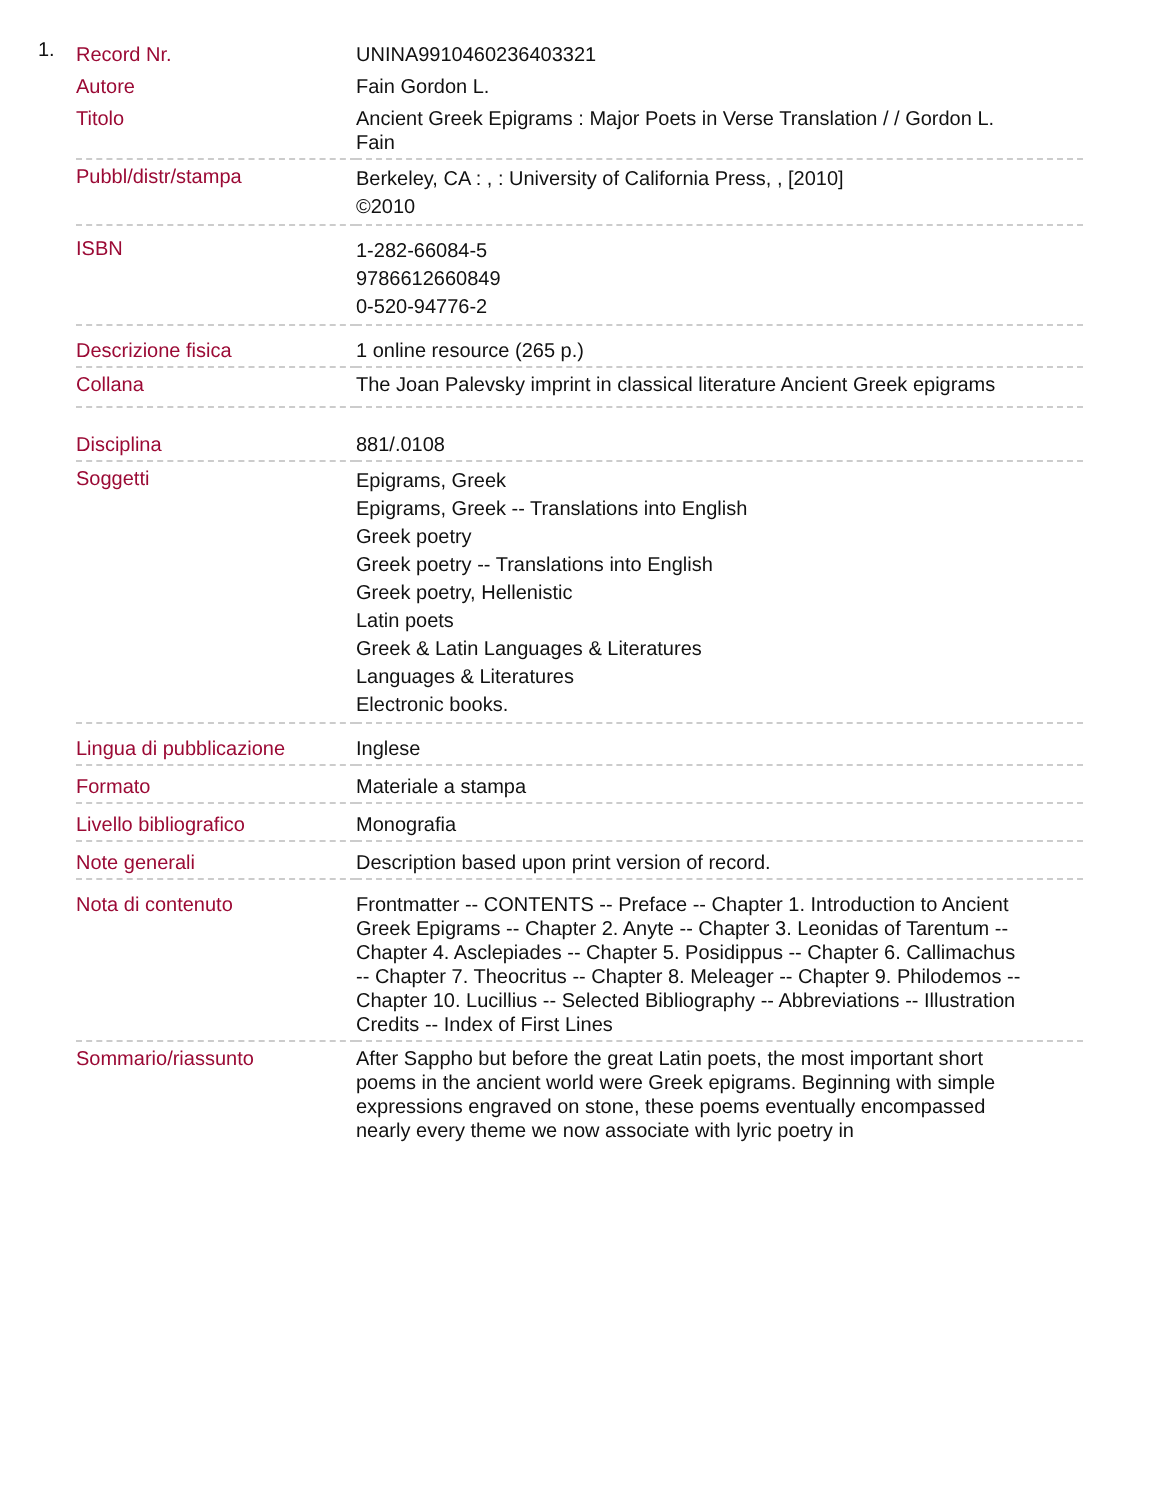1.
| Record Nr. | UNINA9910460236403321 |
| Autore | Fain Gordon L. |
| Titolo | Ancient Greek Epigrams : Major Poets in Verse Translation / / Gordon L. Fain |
| Pubbl/distr/stampa | Berkeley, CA : , : University of California Press, , [2010] ©2010 |
| ISBN | 1-282-66084-5 9786612660849 0-520-94776-2 |
| Descrizione fisica | 1 online resource (265 p.) |
| Collana | The Joan Palevsky imprint in classical literature Ancient Greek epigrams |
| Disciplina | 881/.0108 |
| Soggetti | Epigrams, Greek Epigrams, Greek -- Translations into English Greek poetry Greek poetry -- Translations into English Greek poetry, Hellenistic Latin poets Greek & Latin Languages & Literatures Languages & Literatures Electronic books. |
| Lingua di pubblicazione | Inglese |
| Formato | Materiale a stampa |
| Livello bibliografico | Monografia |
| Note generali | Description based upon print version of record. |
| Nota di contenuto | Frontmatter -- CONTENTS -- Preface -- Chapter 1. Introduction to Ancient Greek Epigrams -- Chapter 2. Anyte -- Chapter 3. Leonidas of Tarentum -- Chapter 4. Asclepiades -- Chapter 5. Posidippus -- Chapter 6. Callimachus -- Chapter 7. Theocritus -- Chapter 8. Meleager -- Chapter 9. Philodemos -- Chapter 10. Lucillius -- Selected Bibliography -- Abbreviations -- Illustration Credits -- Index of First Lines |
| Sommario/riassunto | After Sappho but before the great Latin poets, the most important short poems in the ancient world were Greek epigrams. Beginning with simple expressions engraved on stone, these poems eventually encompassed nearly every theme we now associate with lyric poetry in |